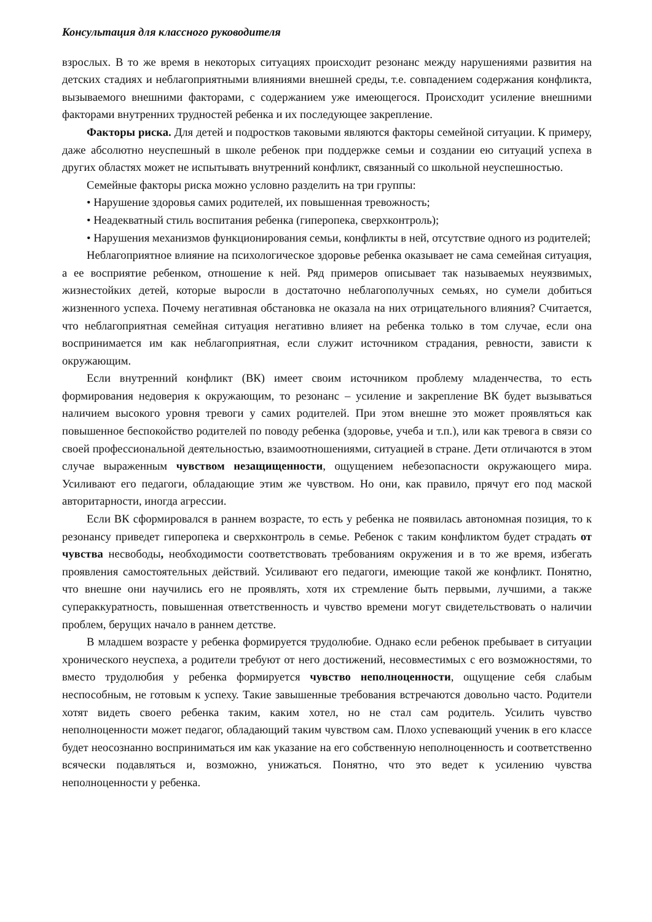Консультация для классного руководителя
взрослых. В то же время в некоторых ситуациях происходит резонанс между нарушениями развития на детских стадиях и неблагоприятными влияниями внешней среды, т.е. совпадением содержания конфликта, вызываемого внешними факторами, с содержанием уже имеющегося. Происходит усиление внешними факторами внутренних трудностей ребенка и их последующее закрепление.
Факторы риска. Для детей и подростков таковыми являются факторы семейной ситуации. К примеру, даже абсолютно неуспешный в школе ребенок при поддержке семьи и создании ею ситуаций успеха в других областях может не испытывать внутренний конфликт, связанный со школьной неуспешностью.
Семейные факторы риска можно условно разделить на три группы:
• Нарушение здоровья самих родителей, их повышенная тревожность;
• Неадекватный стиль воспитания ребенка (гиперопека, сверхконтроль);
• Нарушения механизмов функционирования семьи, конфликты в ней, отсутствие одного из родителей;
Неблагоприятное влияние на психологическое здоровье ребенка оказывает не сама семейная ситуация, а ее восприятие ребенком, отношение к ней. Ряд примеров описывает так называемых неуязвимых, жизнестойких детей, которые выросли в достаточно неблагополучных семьях, но сумели добиться жизненного успеха. Почему негативная обстановка не оказала на них отрицательного влияния? Считается, что неблагоприятная семейная ситуация негативно влияет на ребенка только в том случае, если она воспринимается им как неблагоприятная, если служит источником страдания, ревности, зависти к окружающим.
Если внутренний конфликт (ВК) имеет своим источником проблему младенчества, то есть формирования недоверия к окружающим, то резонанс – усиление и закрепление ВК будет вызываться наличием высокого уровня тревоги у самих родителей. При этом внешне это может проявляться как повышенное беспокойство родителей по поводу ребенка (здоровье, учеба и т.п.), или как тревога в связи со своей профессиональной деятельностью, взаимоотношениями, ситуацией в стране. Дети отличаются в этом случае выраженным чувством незащищенности, ощущением небезопасности окружающего мира. Усиливают его педагоги, обладающие этим же чувством. Но они, как правило, прячут его под маской авторитарности, иногда агрессии.
Если ВК сформировался в раннем возрасте, то есть у ребенка не появилась автономная позиция, то к резонансу приведет гиперопека и сверхконтроль в семье. Ребенок с таким конфликтом будет страдать от чувства несвободы, необходимости соответствовать требованиям окружения и в то же время, избегать проявления самостоятельных действий. Усиливают его педагоги, имеющие такой же конфликт. Понятно, что внешне они научились его не проявлять, хотя их стремление быть первыми, лучшими, а также супераккуратность, повышенная ответственность и чувство времени могут свидетельствовать о наличии проблем, берущих начало в раннем детстве.
В младшем возрасте у ребенка формируется трудолюбие. Однако если ребенок пребывает в ситуации хронического неуспеха, а родители требуют от него достижений, несовместимых с его возможностями, то вместо трудолюбия у ребенка формируется чувство неполноценности, ощущение себя слабым неспособным, не готовым к успеху. Такие завышенные требования встречаются довольно часто. Родители хотят видеть своего ребенка таким, каким хотел, но не стал сам родитель. Усилить чувство неполноценности может педагог, обладающий таким чувством сам. Плохо успевающий ученик в его классе будет неосознанно восприниматься им как указание на его собственную неполноценность и соответственно всячески подавляться и, возможно, унижаться. Понятно, что это ведет к усилению чувства неполноценности у ребенка.